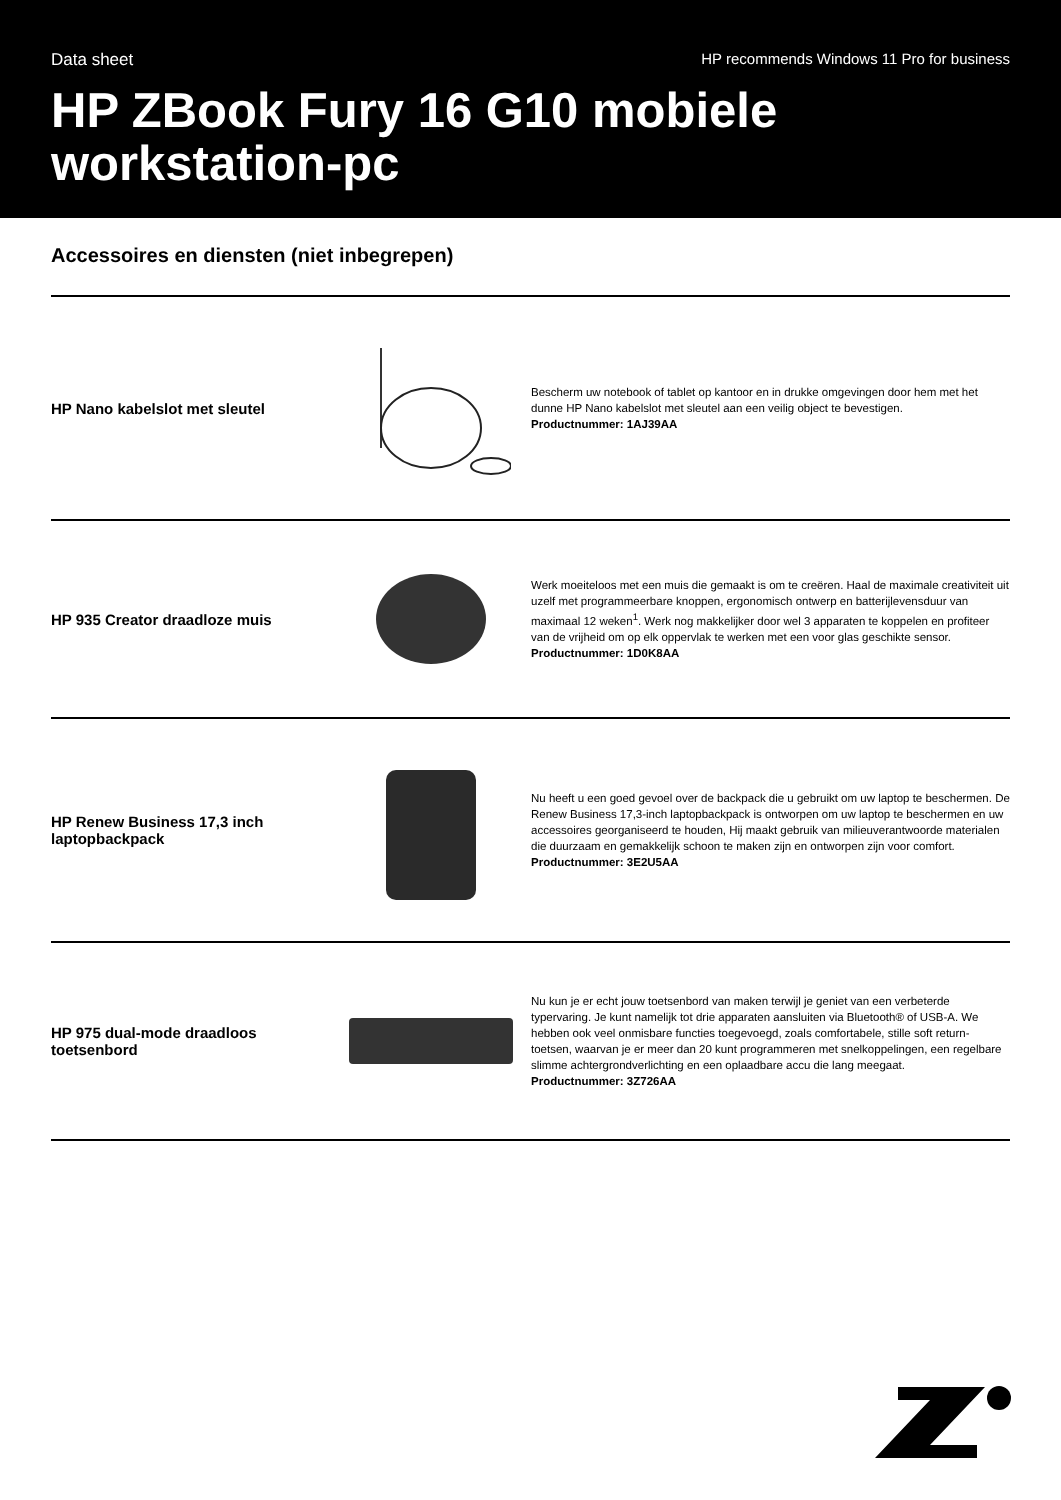Data sheet HP recommends Windows 11 Pro for business
HP ZBook Fury 16 G10 mobiele workstation-pc
Accessoires en diensten (niet inbegrepen)
HP Nano kabelslot met sleutel
Bescherm uw notebook of tablet op kantoor en in drukke omgevingen door hem met het dunne HP Nano kabelslot met sleutel aan een veilig object te bevestigen.
Productnummer: 1AJ39AA
HP 935 Creator draadloze muis
Werk moeiteloos met een muis die gemaakt is om te creëren. Haal de maximale creativiteit uit uzelf met programmeerbare knoppen, ergonomisch ontwerp en batterijlevensduur van maximaal 12 weken<sup>1</sup>. Werk nog makkelijker door wel 3 apparaten te koppelen en profiteer van de vrijheid om op elk oppervlak te werken met een voor glas geschikte sensor.
Productnummer: 1D0K8AA
HP Renew Business 17,3 inch laptopbackpack
Nu heeft u een goed gevoel over de backpack die u gebruikt om uw laptop te beschermen. De Renew Business 17,3-inch laptopbackpack is ontworpen om uw laptop te beschermen en uw accessoires georganiseerd te houden, Hij maakt gebruik van milieuverantwoorde materialen die duurzaam en gemakkelijk schoon te maken zijn en ontworpen zijn voor comfort.
Productnummer: 3E2U5AA
HP 975 dual-mode draadloos toetsenbord
Nu kun je er echt jouw toetsenbord van maken terwijl je geniet van een verbeterde typervaring. Je kunt namelijk tot drie apparaten aansluiten via Bluetooth® of USB-A. We hebben ook veel onmisbare functies toegevoegd, zoals comfortabele, stille soft return-toetsen, waarvan je er meer dan 20 kunt programmeren met snelkoppelingen, een regelbare slimme achtergrondverlichting en een oplaadbare accu die lang meegaat.
Productnummer: 3Z726AA